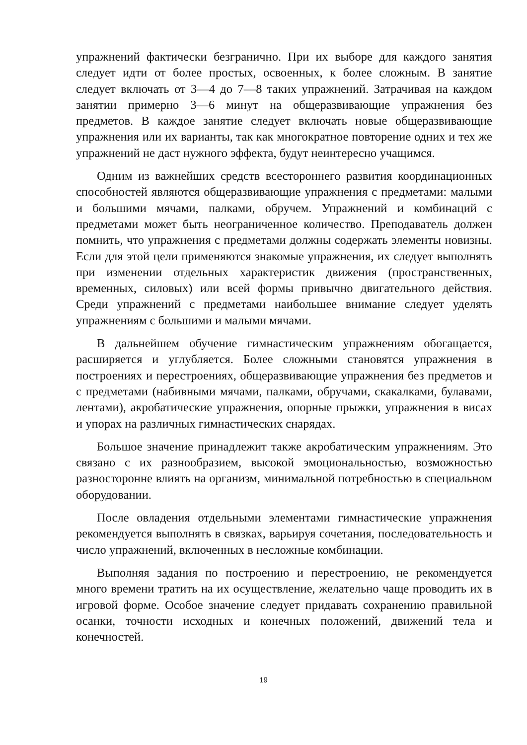упражнений фактически безгранично. При их выборе для каждого занятия следует идти от более простых, освоенных, к более сложным. В занятие следует включать от 3—4 до 7—8 таких упражнений. Затрачивая на каждом занятии примерно 3—6 минут на общеразвивающие упражнения без предметов. В каждое занятие следует включать новые общеразвивающие упражнения или их варианты, так как многократное повторение одних и тех же упражнений не даст нужного эффекта, будут неинтересно учащимся.
Одним из важнейших средств всестороннего развития координационных способностей являются общеразвивающие упражнения с предметами: малыми и большими мячами, палками, обручем. Упражнений и комбинаций с предметами может быть неограниченное количество. Преподаватель должен помнить, что упражнения с предметами должны содержать элементы новизны. Если для этой цели применяются знакомые упражнения, их следует выполнять при изменении отдельных характеристик движения (пространственных, временных, силовых) или всей формы привычно двигательного действия. Среди упражнений с предметами наибольшее внимание следует уделять упражнениям с большими и малыми мячами.
В дальнейшем обучение гимнастическим упражнениям обогащается, расширяется и углубляется. Более сложными становятся упражнения в построениях и перестроениях, общеразвивающие упражнения без предметов и с предметами (набивными мячами, палками, обручами, скакалками, булавами, лентами), акробатические упражнения, опорные прыжки, упражнения в висах и упорах на различных гимнастических снарядах.
Большое значение принадлежит также акробатическим упражнениям. Это связано с их разнообразием, высокой эмоциональностью, возможностью разносторонне влиять на организм, минимальной потребностью в специальном оборудовании.
После овладения отдельными элементами гимнастические упражнения рекомендуется выполнять в связках, варьируя сочетания, последовательность и число упражнений, включенных в несложные комбинации.
Выполняя задания по построению и перестроению, не рекомендуется много времени тратить на их осуществление, желательно чаще проводить их в игровой форме. Особое значение следует придавать сохранению правильной осанки, точности исходных и конечных положений, движений тела и конечностей.
19